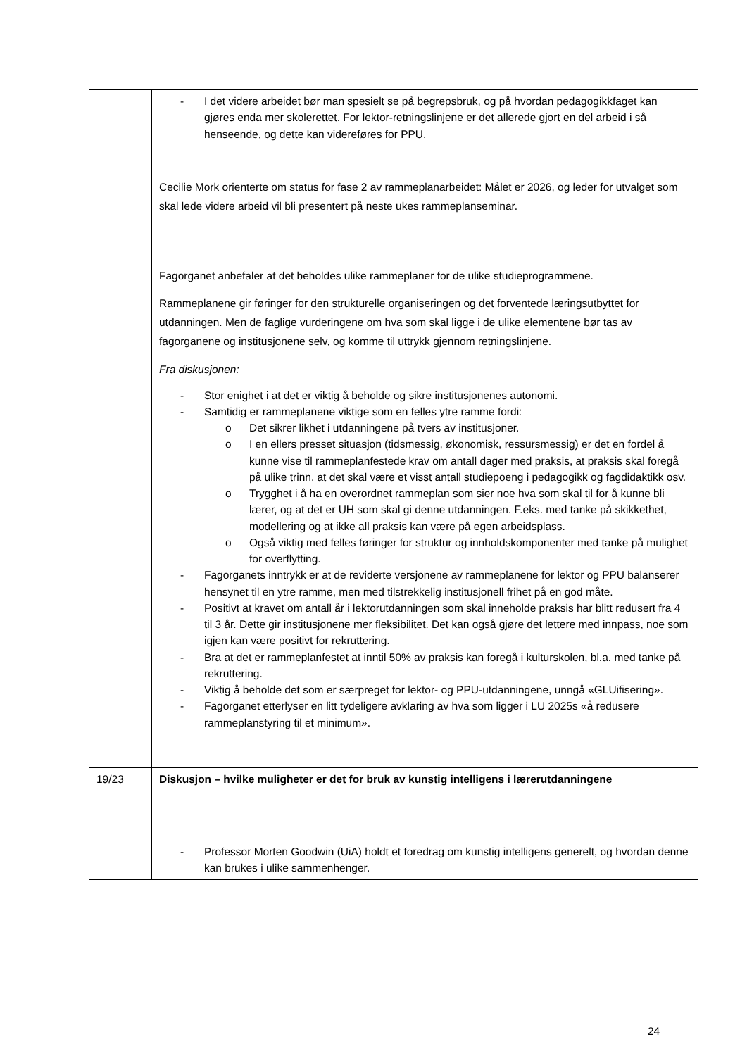| | - I det videre arbeidet bør man spesielt se på begrepsbruk, og på hvordan pedagogikkfaget kan gjøres enda mer skolerettet. For lektor-retningslinjene er det allerede gjort en del arbeid i så henseende, og dette kan videreføres for PPU. Cecilie Mork orienterte om status for fase 2 av rammeplanarbeidet: Målet er 2026, og leder for utvalget som skal lede videre arbeid vil bli presentert på neste ukes rammeplanseminar. Fagorganet anbefaler at det beholdes ulike rammeplaner for de ulike studieprogrammene. Rammeplanene gir føringer for den strukturelle organiseringen og det forventede læringsutbyttet for utdanningen. Men de faglige vurderingene om hva som skal ligge i de ulike elementene bør tas av fagorganene og institusjonene selv, og komme til uttrykk gjennom retningslinjene. Fra diskusjonen: - Stor enighet i at det er viktig å beholde og sikre institusjonenes autonomi. - Samtidig er rammeplanene viktige som en felles ytre ramme fordi: o Det sikrer likhet i utdanningene på tvers av institusjoner. o I en ellers presset situasjon (tidsmessig, økonomisk, ressursmessig) er det en fordel å kunne vise til rammeplanfestede krav om antall dager med praksis, at praksis skal foregå på ulike trinn, at det skal være et visst antall studiepoeng i pedagogikk og fagdidaktikk osv. o Trygghet i å ha en overordnet rammeplan som sier noe hva som skal til for å kunne bli lærer, og at det er UH som skal gi denne utdanningen. F.eks. med tanke på skikkethet, modellering og at ikke all praksis kan være på egen arbeidsplass. o Også viktig med felles føringer for struktur og innholdskomponenter med tanke på mulighet for overflytting. - Fagorganets inntrykk er at de reviderte versjonene av rammeplanene for lektor og PPU balanserer hensynet til en ytre ramme, men med tilstrekkelig institusjonell frihet på en god måte. - Positivt at kravet om antall år i lektorutdanningen som skal inneholde praksis har blitt redusert fra 4 til 3 år. Dette gir institusjonene mer fleksibilitet. Det kan også gjøre det lettere med innpass, noe som igjen kan være positivt for rekruttering. - Bra at det er rammeplanfestet at inntil 50% av praksis kan foregå i kulturskolen, bl.a. med tanke på rekruttering. - Viktig å beholde det som er særpreget for lektor- og PPU-utdanningene, unngå «GLUifisering». - Fagorganet etterlyser en litt tydeligere avklaring av hva som ligger i LU 2025s «å redusere rammeplanstyring til et minimum». |
| 19/23 | Diskusjon – hvilke muligheter er det for bruk av kunstig intelligens i lærerutdanningene - Professor Morten Goodwin (UiA) holdt et foredrag om kunstig intelligens generelt, og hvordan denne kan brukes i ulike sammenhenger. |
24